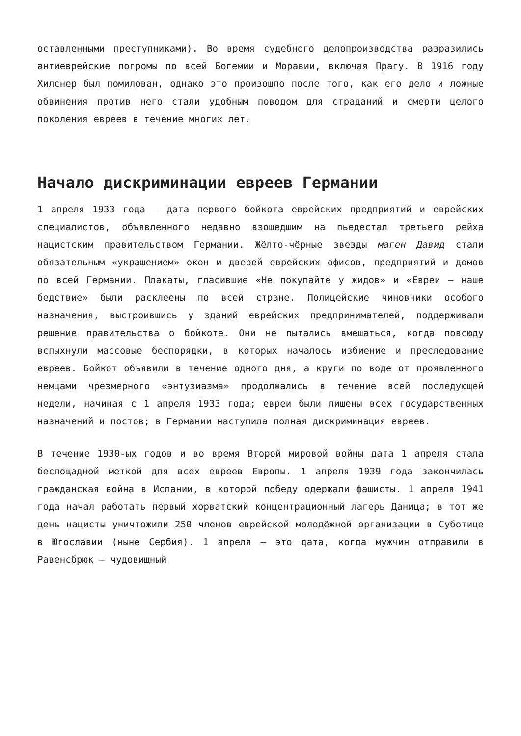оставленными преступниками). Во время судебного делопроизводства разразились антиеврейские погромы по всей Богемии и Моравии, включая Прагу. В 1916 году Хилснер был помилован, однако это произошло после того, как его дело и ложные обвинения против него стали удобным поводом для страданий и смерти целого поколения евреев в течение многих лет.
Начало дискриминации евреев Германии
1 апреля 1933 года – дата первого бойкота еврейских предприятий и еврейских специалистов, объявленного недавно взошедшим на пьедестал третьего рейха нацистским правительством Германии. Жёлто-чёрные звезды маген Давид стали обязательным «украшением» окон и дверей еврейских офисов, предприятий и домов по всей Германии. Плакаты, гласившие «Не покупайте у жидов» и «Евреи – наше бедствие» были расклеены по всей стране. Полицейские чиновники особого назначения, выстроившись у зданий еврейских предпринимателей, поддерживали решение правительства о бойкоте. Они не пытались вмешаться, когда повсюду вспыхнули массовые беспорядки, в которых началось избиение и преследование евреев. Бойкот объявили в течение одного дня, а круги по воде от проявленного немцами чрезмерного «энтузиазма» продолжались в течение всей последующей недели, начиная с 1 апреля 1933 года; евреи были лишены всех государственных назначений и постов; в Германии наступила полная дискриминация евреев.
В течение 1930-ых годов и во время Второй мировой войны дата 1 апреля стала беспощадной меткой для всех евреев Европы. 1 апреля 1939 года закончилась гражданская война в Испании, в которой победу одержали фашисты. 1 апреля 1941 года начал работать первый хорватский концентрационный лагерь Даница; в тот же день нацисты уничтожили 250 членов еврейской молодёжной организации в Суботице в Югославии (ныне Сербия). 1 апреля – это дата, когда мужчин отправили в Равенсбрюк – чудовищный